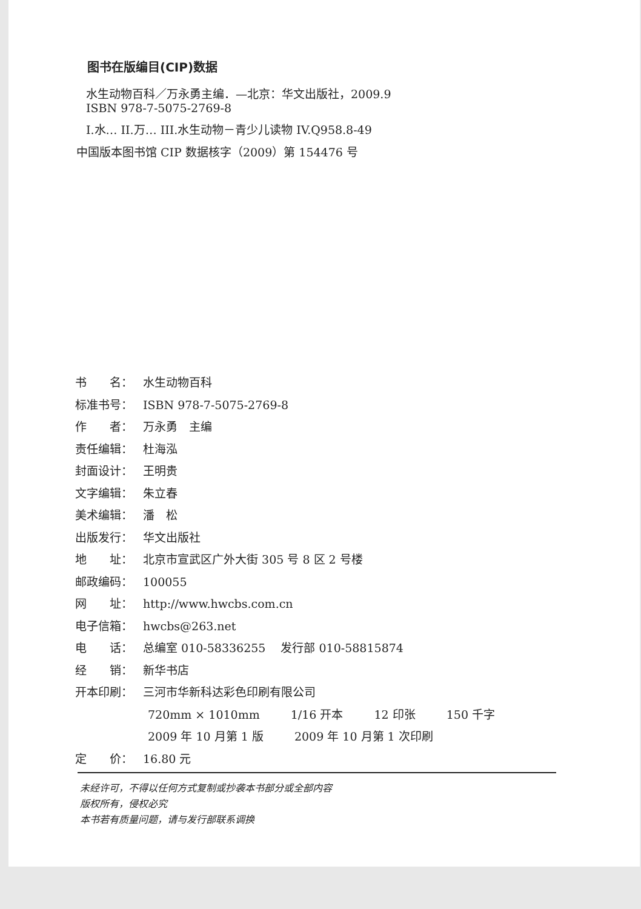图书在版编目(CIP)数据
水生动物百科／万永勇主编．—北京：华文出版社，2009.9
ISBN 978-7-5075-2769-8
I.水… II.万… III.水生动物－青少儿读物 IV.Q958.8-49
中国版本图书馆 CIP 数据核字（2009）第 154476 号
书　　名： 水生动物百科
标准书号： ISBN 978-7-5075-2769-8
作　　者： 万永勇　主编
责任编辑： 杜海泓
封面设计： 王明贵
文字编辑： 朱立春
美术编辑： 潘　松
出版发行： 华文出版社
地　　址： 北京市宣武区广外大街 305 号 8 区 2 号楼
邮政编码： 100055
网　　址： http://www.hwcbs.com.cn
电子信箱： hwcbs@263.net
电　　话： 总编室 010-58336255　 发行部 010-58815874
经　　销： 新华书店
开本印刷： 三河市华新科达彩色印刷有限公司
720mm × 1010mm 1/16 开本 12 印张 150 千字
2009 年 10 月第 1 版 2009 年 10 月第 1 次印刷
定　　价： 16.80 元
未经许可，不得以任何方式复制或抄袭本书部分或全部内容
版权所有，侵权必究
本书若有质量问题，请与发行部联系调换